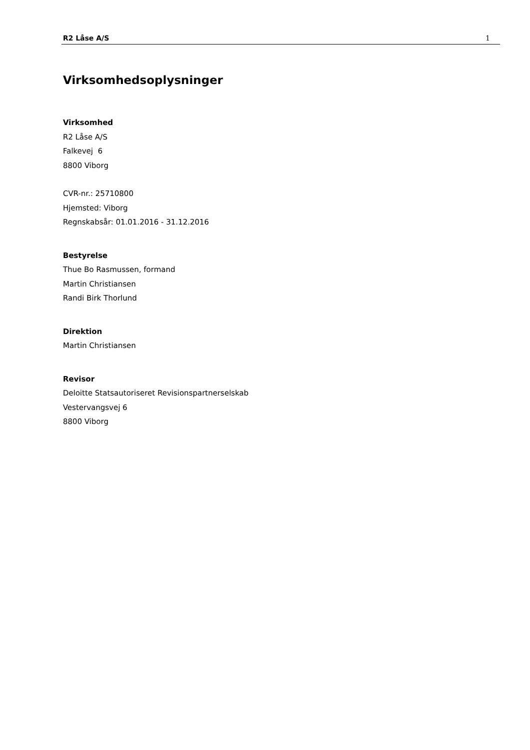R2 Låse A/S 1
Virksomhedsoplysninger
Virksomhed
R2 Låse A/S
Falkevej 6
8800 Viborg
CVR-nr.: 25710800
Hjemsted: Viborg
Regnskabsår: 01.01.2016 - 31.12.2016
Bestyrelse
Thue Bo Rasmussen, formand
Martin Christiansen
Randi Birk Thorlund
Direktion
Martin Christiansen
Revisor
Deloitte Statsautoriseret Revisionspartnerselskab
Vestervangsvej 6
8800 Viborg